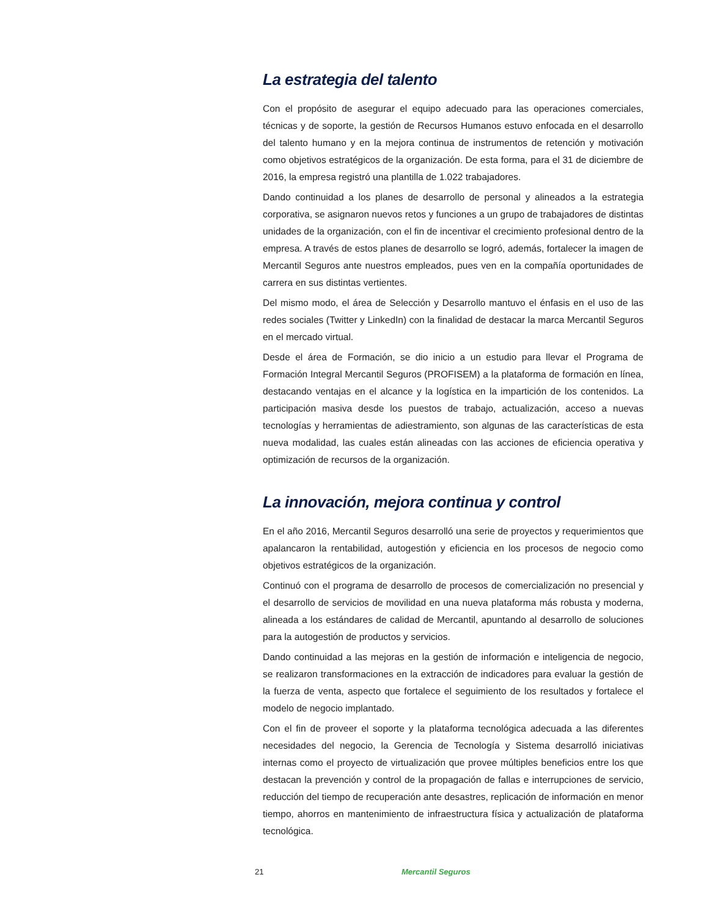La estrategia del talento
Con el propósito de asegurar el equipo adecuado para las operaciones comerciales, técnicas y de soporte, la gestión de Recursos Humanos estuvo enfocada en el desarrollo del talento humano y en la mejora continua de instrumentos de retención y motivación como objetivos estratégicos de la organización. De esta forma, para el 31 de diciembre de 2016, la empresa registró una plantilla de 1.022 trabajadores.
Dando continuidad a los planes de desarrollo de personal y alineados a la estrategia corporativa, se asignaron nuevos retos y funciones a un grupo de trabajadores de distintas unidades de la organización, con el fin de incentivar el crecimiento profesional dentro de la empresa. A través de estos planes de desarrollo se logró, además, fortalecer la imagen de Mercantil Seguros ante nuestros empleados, pues ven en la compañía oportunidades de carrera en sus distintas vertientes.
Del mismo modo, el área de Selección y Desarrollo mantuvo el énfasis en el uso de las redes sociales (Twitter y LinkedIn) con la finalidad de destacar la marca Mercantil Seguros en el mercado virtual.
Desde el área de Formación, se dio inicio a un estudio para llevar el Programa de Formación Integral Mercantil Seguros (PROFISEM) a la plataforma de formación en línea, destacando ventajas en el alcance y la logística en la impartición de los contenidos. La participación masiva desde los puestos de trabajo, actualización, acceso a nuevas tecnologías y herramientas de adiestramiento, son algunas de las características de esta nueva modalidad, las cuales están alineadas con las acciones de eficiencia operativa y optimización de recursos de la organización.
La innovación, mejora continua y control
En el año 2016, Mercantil Seguros desarrolló una serie de proyectos y requerimientos que apalancaron la rentabilidad, autogestión y eficiencia en los procesos de negocio como objetivos estratégicos de la organización.
Continuó con el programa de desarrollo de procesos de comercialización no presencial y el desarrollo de servicios de movilidad en una nueva plataforma más robusta y moderna, alineada a los estándares de calidad de Mercantil, apuntando al desarrollo de soluciones para la autogestión de productos y servicios.
Dando continuidad a las mejoras en la gestión de información e inteligencia de negocio, se realizaron transformaciones en la extracción de indicadores para evaluar la gestión de la fuerza de venta, aspecto que fortalece el seguimiento de los resultados y fortalece el modelo de negocio implantado.
Con el fin de proveer el soporte y la plataforma tecnológica adecuada a las diferentes necesidades del negocio, la Gerencia de Tecnología y Sistema desarrolló iniciativas internas como el proyecto de virtualización que provee múltiples beneficios entre los que destacan la prevención y control de la propagación de fallas e interrupciones de servicio, reducción del tiempo de recuperación ante desastres, replicación de información en menor tiempo, ahorros en mantenimiento de infraestructura física y actualización de plataforma tecnológica.
21 Mercantil Seguros